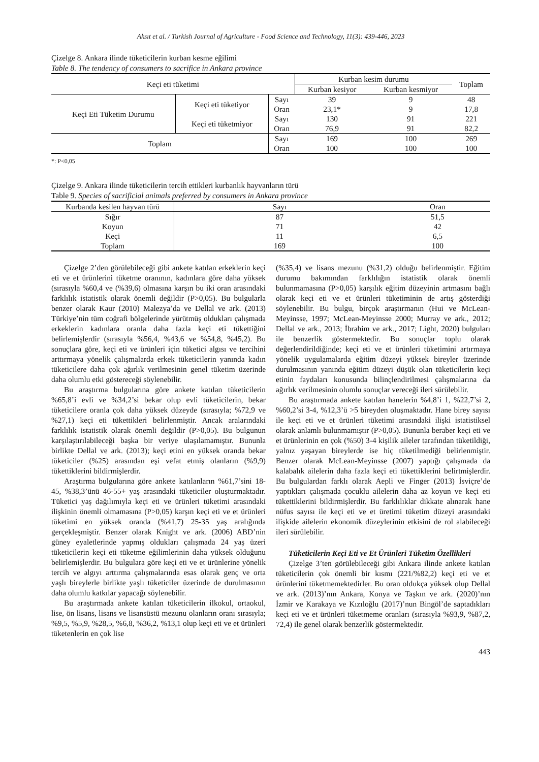Aksıt et al. / Turkish Journal of Agriculture - Food Science and Technology, 11(3): 439-446, 2023
Çizelge 8. Ankara ilinde tüketicilerin kurban kesme eğilimi
Table 8. The tendency of consumers to sacrifice in Ankara province
| Keçi eti tüketimi | | | Kurban kesim durumu | | Toplam |
| --- | --- | --- | --- | --- | --- |
| | | | Kurban kesiyor | Kurban kesmiyor | |
| Keçi Eti Tüketim Durumu | Keçi eti tüketiyor | Sayı | 39 | 9 | 48 |
| | | Oran | 23,1* | 9 | 17,8 |
| | Keçi eti tüketmiyor | Sayı | 130 | 91 | 221 |
| | | Oran | 76,9 | 91 | 82,2 |
| Toplam | | Sayı | 169 | 100 | 269 |
| | | Oran | 100 | 100 | 100 |
*: P<0,05
Çizelge 9. Ankara ilinde tüketicilerin tercih ettikleri kurbanlık hayvanların türü
Table 9. Species of sacrificial animals preferred by consumers in Ankara province
| Kurbanda kesilen hayvan türü | Sayı | Oran |
| --- | --- | --- |
| Sığır | 87 | 51,5 |
| Koyun | 71 | 42 |
| Keçi | 11 | 6,5 |
| Toplam | 169 | 100 |
Çizelge 2’den görülebileceği gibi ankete katılan erkeklerin keçi eti ve et ürünlerini tüketme oranının, kadınlara göre daha yüksek (sırasıyla %60,4 ve (%39,6) olmasına karşın bu iki oran arasındaki farklılık istatistik olarak önemli değildir (P>0,05). Bu bulgularla benzer olarak Kaur (2010) Malezya’da ve Dellal ve ark. (2013) Türkiye’nin tüm coğrafi bölgelerinde yürütmüş oldukları çalışmada erkeklerin kadınlara oranla daha fazla keçi eti tükettiğini belirlemişlerdir (sırasıyla %56,4, %43,6 ve %54,8, %45,2). Bu sonuçlara göre, keçi eti ve ürünleri için tüketici algısı ve tercihini arttırmaya yönelik çalışmalarda erkek tüketicilerin yanında kadın tüketicilere daha çok ağırlık verilmesinin genel tüketim üzerinde daha olumlu etki göstereceği söylenebilir.
Bu araştırma bulgularına göre ankete katılan tüketicilerin %65,8’i evli ve %34,2’si bekar olup evli tüketicilerin, bekar tüketicilere oranla çok daha yüksek düzeyde (sırasıyla; %72,9 ve %27,1) keçi eti tükettikleri belirlenmiştir. Ancak aralarındaki farklılık istatistik olarak önemli değildir (P>0,05). Bu bulgunun karşılaştırılabileceği başka bir veriye ulaşılamamıştır. Bununla birlikte Dellal ve ark. (2013); keçi etini en yüksek oranda bekar tüketiciler (%25) arasından eşi vefat etmiş olanların (%9,9) tükettiklerini bildirmişlerdir.
Araştırma bulgularına göre ankete katılanların %61,7’sini 18-45, %38,3’ünü 46-55+ yaş arasındaki tüketiciler oluşturmaktadır. Tüketici yaş dağılımıyla keçi eti ve ürünleri tüketimi arasındaki ilişkinin önemli olmamasına (P>0,05) karşın keçi eti ve et ürünleri tüketimi en yüksek oranda (%41,7) 25-35 yaş aralığında gerçekleşmiştir. Benzer olarak Knight ve ark. (2006) ABD’nin güney eyaletlerinde yapmış oldukları çalışmada 24 yaş üzeri tüketicilerin keçi eti tüketme eğilimlerinin daha yüksek olduğunu belirlemişlerdir. Bu bulgulara göre keçi eti ve et ürünlerine yönelik tercih ve algıyı arttırma çalışmalarında esas olarak genç ve orta yaşlı bireylerle birlikte yaşlı tüketiciler üzerinde de durulmasının daha olumlu katkılar yapacağı söylenebilir.
Bu araştırmada ankete katılan tüketicilerin ilkokul, ortaokul, lise, ön lisans, lisans ve lisansüstü mezunu olanların oranı sırasıyla; %9,5, %5,9, %28,5, %6,8, %36,2, %13,1 olup keçi eti ve et ürünleri tüketenlerin en çok lise
(%35,4) ve lisans mezunu (%31,2) olduğu belirlenmiştir. Eğitim durumu bakımından farklılığın istatistik olarak önemli bulunmamasına (P>0,05) karşılık eğitim düzeyinin artmasını bağlı olarak keçi eti ve et ürünleri tüketiminin de artış gösterdiği söylenebilir. Bu bulgu, birçok araştırmanın (Hui ve McLean-Meyinsse, 1997; McLean-Meyinsse 2000; Murray ve ark., 2012; Dellal ve ark., 2013; İbrahim ve ark., 2017; Light, 2020) bulguları ile benzerlik göstermektedir. Bu sonuçlar toplu olarak değerlendirildiğinde; keçi eti ve et ürünleri tüketimini artırmaya yönelik uygulamalarda eğitim düzeyi yüksek bireyler üzerinde durulmasının yanında eğitim düzeyi düşük olan tüketicilerin keçi etinin faydaları konusunda bilinçlendirilmesi çalışmalarına da ağırlık verilmesinin olumlu sonuçlar vereceği ileri sürülebilir.
Bu araştırmada ankete katılan hanelerin %4,8’i 1, %22,7’si 2, %60,2’si 3-4, %12,3’ü >5 bireyden oluşmaktadır. Hane birey sayısı ile keçi eti ve et ürünleri tüketimi arasındaki ilişki istatistiksel olarak anlamlı bulunmamıştır (P>0,05). Bununla beraber keçi eti ve et ürünlerinin en çok (%50) 3-4 kişilik aileler tarafından tüketildiği, yalnız yaşayan bireylerde ise hiç tüketilmediği belirlenmiştir. Benzer olarak McLean-Meyinsse (2007) yaptığı çalışmada da kalabalık ailelerin daha fazla keçi eti tükettiklerini belirtmişlerdir. Bu bulgulardan farklı olarak Aepli ve Finger (2013) İsviçre’de yaptıkları çalışmada çocuklu ailelerin daha az koyun ve keçi eti tükettiklerini bildirmişlerdir. Bu farklılıklar dikkate alınarak hane nüfus sayısı ile keçi eti ve et üretimi tüketim düzeyi arasındaki ilişkide ailelerin ekonomik düzeylerinin etkisini de rol alabileceği ileri sürülebilir.
Tüketicilerin Keçi Eti ve Et Ürünleri Tüketim Özellikleri
Çizelge 3’ten görülebileceği gibi Ankara ilinde ankete katılan tüketicilerin çok önemli bir kısmı (221/%82,2) keçi eti ve et ürünlerini tüketmemektedirler. Bu oran oldukça yüksek olup Dellal ve ark. (2013)’nın Ankara, Konya ve Taşkın ve ark. (2020)’nın İzmir ve Karakaya ve Kızıloğlu (2017)’nun Bingöl’de saptadıkları keçi eti ve et ürünleri tüketmeme oranları (sırasıyla %93,9, %87,2, 72,4) ile genel olarak benzerlik göstermektedir.
443